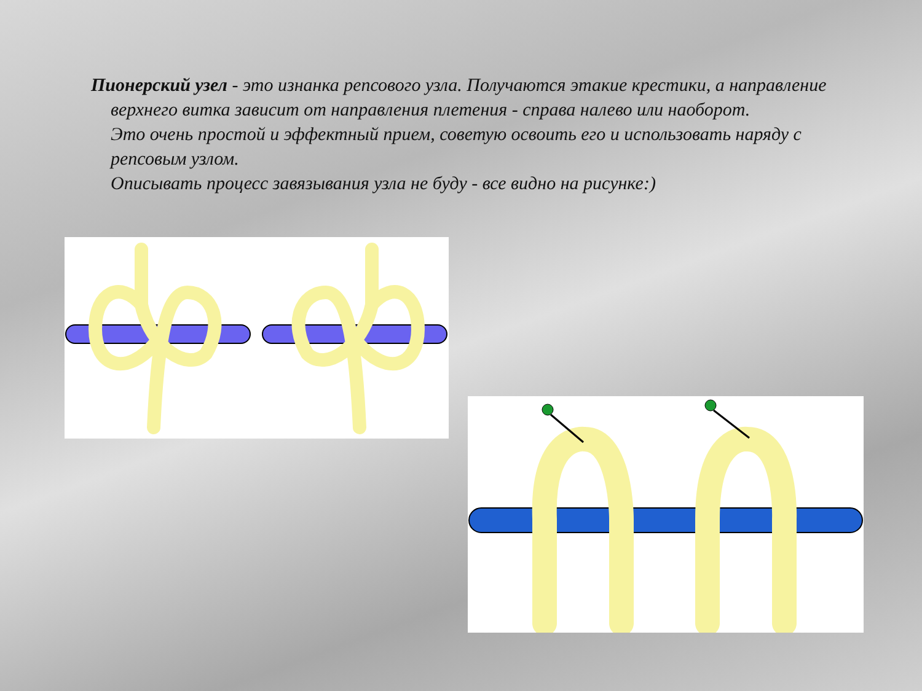Пионерский узел - это изнанка репсового узла. Получаются этакие крестики, а направление верхнего витка зависит от направления плетения - справа налево или наоборот.
Это очень простой и эффектный прием, советую освоить его и использовать наряду с репсовым узлом.
Описывать процесс завязывания узла не буду - все видно на рисунке:)